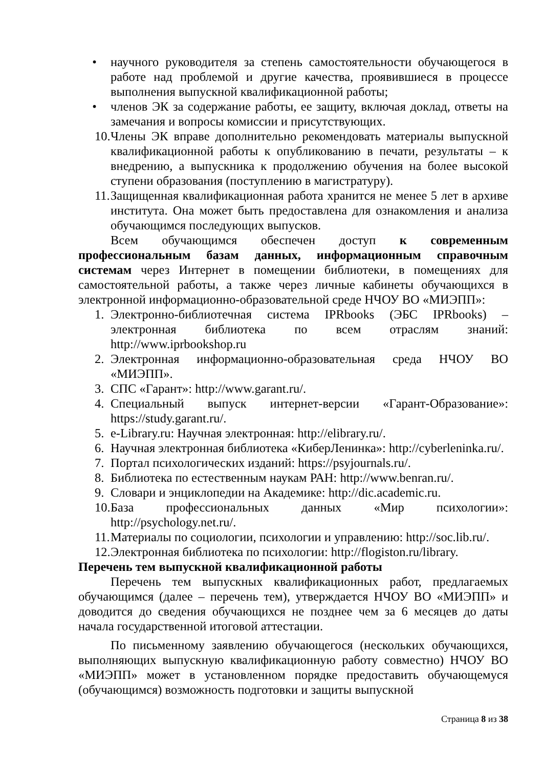• научного руководителя за степень самостоятельности обучающегося в работе над проблемой и другие качества, проявившиеся в процессе выполнения выпускной квалификационной работы;
• членов ЭК за содержание работы, ее защиту, включая доклад, ответы на замечания и вопросы комиссии и присутствующих.
10. Члены ЭК вправе дополнительно рекомендовать материалы выпускной квалификационной работы к опубликованию в печати, результаты – к внедрению, а выпускника к продолжению обучения на более высокой ступени образования (поступлению в магистратуру).
11. Защищенная квалификационная работа хранится не менее 5 лет в архиве института. Она может быть предоставлена для ознакомления и анализа обучающимся последующих выпусков.
Всем обучающимся обеспечен доступ к современным профессиональным базам данных, информационным справочным системам через Интернет в помещении библиотеки, в помещениях для самостоятельной работы, а также через личные кабинеты обучающихся в электронной информационно-образовательной среде НЧОУ ВО «МИЭПП»:
1. Электронно-библиотечная система IPRbooks (ЭБС IPRbooks) – электронная библиотека по всем отраслям знаний: http://www.iprbookshop.ru
2. Электронная информационно-образовательная среда НЧОУ ВО «МИЭПП».
3. СПС «Гарант»: http://www.garant.ru/.
4. Специальный выпуск интернет-версии «Гарант-Образование»: https://study.garant.ru/.
5. e-Library.ru: Научная электронная: http://elibrary.ru/.
6. Научная электронная библиотека «КиберЛенинка»: http://cyberleninka.ru/.
7. Портал психологических изданий: https://psyjournals.ru/.
8. Библиотека по естественным наукам РАН: http://www.benran.ru/.
9. Словари и энциклопедии на Академике: http://dic.academic.ru.
10. База профессиональных данных «Мир психологии»: http://psychology.net.ru/.
11. Материалы по социологии, психологии и управлению: http://soc.lib.ru/.
12. Электронная библиотека по психологии: http://flogiston.ru/library.
Перечень тем выпускной квалификационной работы
Перечень тем выпускных квалификационных работ, предлагаемых обучающимся (далее – перечень тем), утверждается НЧОУ ВО «МИЭПП» и доводится до сведения обучающихся не позднее чем за 6 месяцев до даты начала государственной итоговой аттестации.
По письменному заявлению обучающегося (нескольких обучающихся, выполняющих выпускную квалификационную работу совместно) НЧОУ ВО «МИЭПП» может в установленном порядке предоставить обучающемуся (обучающимся) возможность подготовки и защиты выпускной
Страница 8 из 38